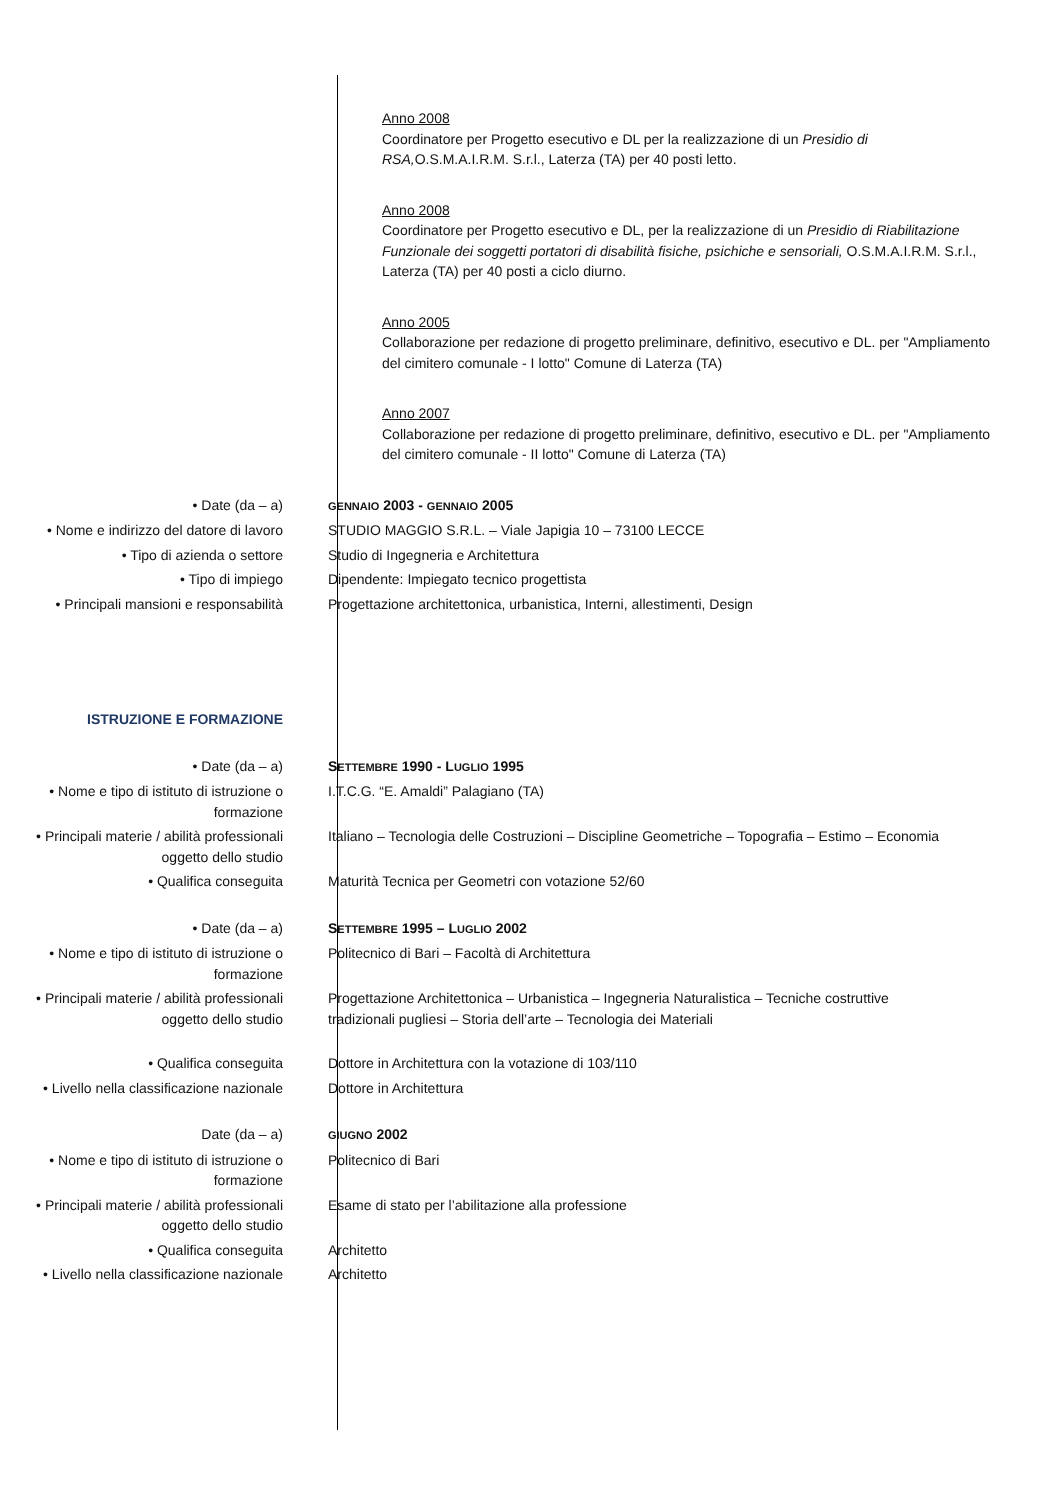Anno 2008
Coordinatore per Progetto esecutivo e DL per la realizzazione di un Presidio di RSA, O.S.M.A.I.R.M. S.r.l., Laterza (TA) per 40 posti letto.
Anno 2008
Coordinatore per Progetto esecutivo e DL, per la realizzazione di un Presidio di Riabilitazione Funzionale dei soggetti portatori di disabilità fisiche, psichiche e sensoriali, O.S.M.A.I.R.M. S.r.l., Laterza (TA) per 40 posti a ciclo diurno.
Anno 2005
Collaborazione per redazione di progetto preliminare, definitivo, esecutivo e DL. per "Ampliamento del cimitero comunale - I lotto" Comune di Laterza (TA)
Anno 2007
Collaborazione per redazione di progetto preliminare, definitivo, esecutivo e DL. per "Ampliamento del cimitero comunale - II lotto" Comune di Laterza (TA)
• Date (da – a)
GENNAIO 2003 - GENNAIO 2005
• Nome e indirizzo del datore di lavoro STUDIO MAGGIO S.R.L. – Viale Japigia 10 – 73100 LECCE
• Tipo di azienda o settore Studio di Ingegneria e Architettura
• Tipo di impiego Dipendente: Impiegato tecnico progettista
• Principali mansioni e responsabilità Progettazione architettonica, urbanistica, Interni, allestimenti, Design
ISTRUZIONE E FORMAZIONE
• Date (da – a) SETTEMBRE 1990 - LUGLIO 1995
• Nome e tipo di istituto di istruzione o formazione
I.T.C.G. “E. Amaldi” Palagiano (TA)
• Principali materie / abilità professionali oggetto dello studio
Italiano – Tecnologia delle Costruzioni – Discipline Geometriche – Topografia – Estimo – Economia
• Qualifica conseguita Maturità Tecnica per Geometri con votazione 52/60
• Date (da – a) SETTEMBRE 1995 – LUGLIO 2002
• Nome e tipo di istituto di istruzione o formazione
Politecnico di Bari – Facoltà di Architettura
• Principali materie / abilità professionali oggetto dello studio
Progettazione Architettonica – Urbanistica – Ingegneria Naturalistica – Tecniche costruttive tradizionali pugliesi – Storia dell’arte – Tecnologia dei Materiali
• Qualifica conseguita Dottore in Architettura con la votazione di 103/110
• Livello nella classificazione nazionale
Dottore in Architettura
Date (da – a)
GIUGNO 2002
• Nome e tipo di istituto di istruzione o formazione
Politecnico di Bari
• Principali materie / abilità professionali oggetto dello studio
Esame di stato per l’abilitazione alla professione
• Qualifica conseguita Architetto
• Livello nella classificazione nazionale
Architetto